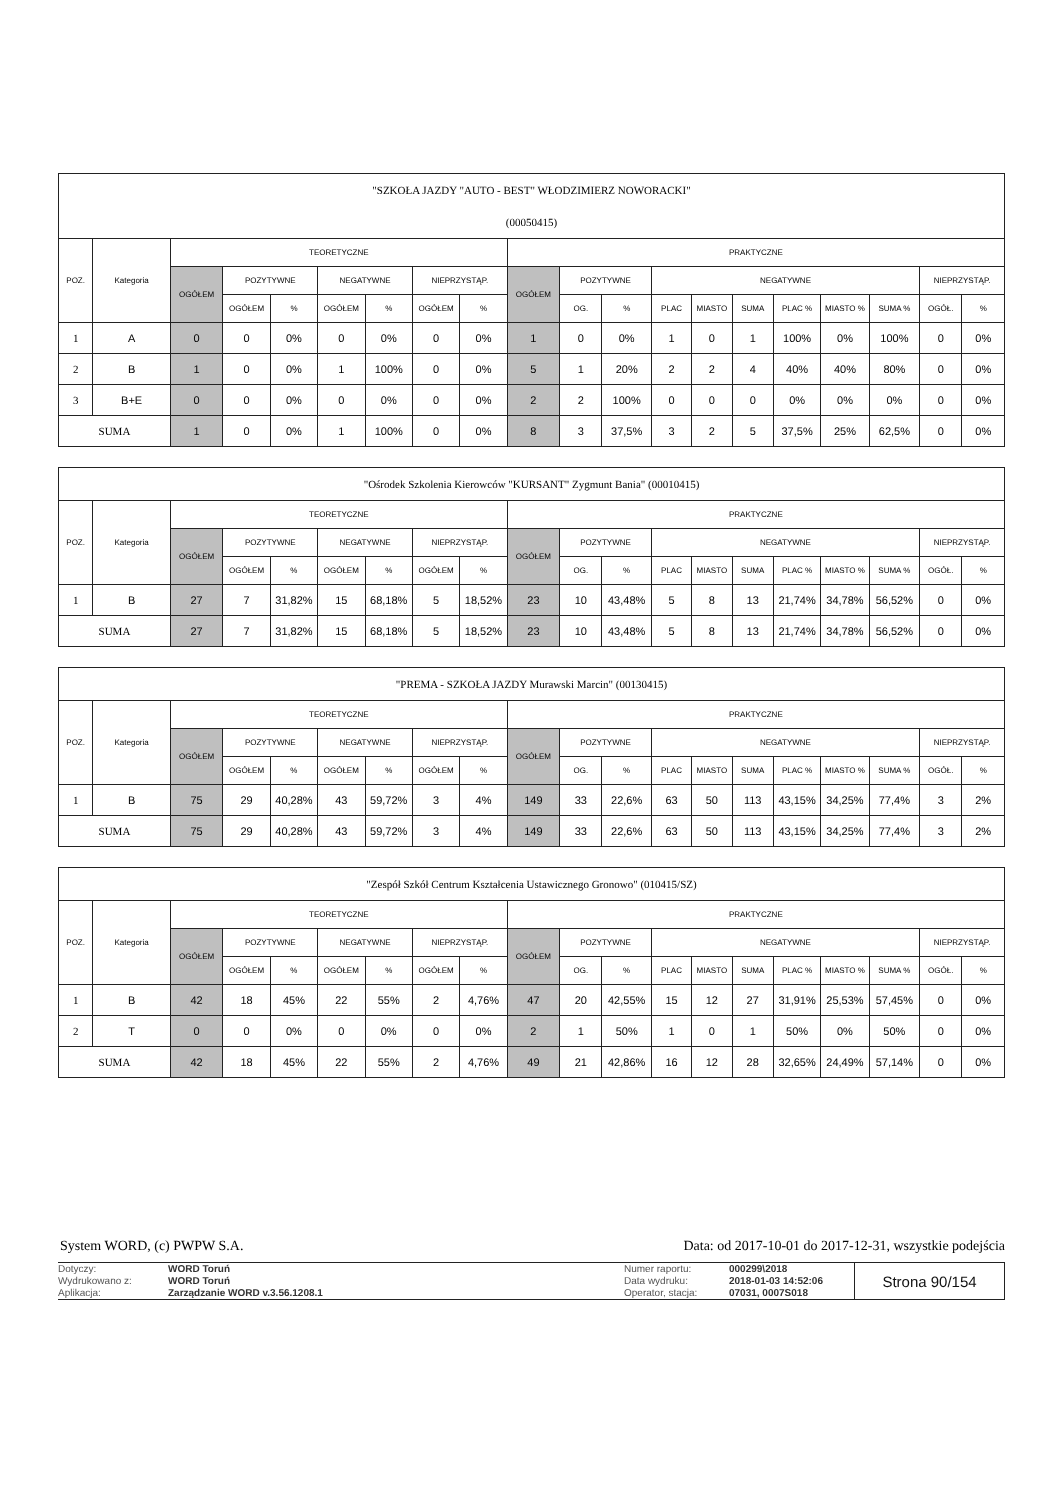| "SZKOŁA JAZDY "AUTO - BEST" WŁODZIMIERZ NOWORACKI" (00050415) | | | | | | | | | | | | | | | | | | | |
| POZ. | Kategoria | TEORETYCZNE | | | | | | | PRAKTYCZNE | | | | | | | | | | |
| | | OGÓŁEM | POZYTYWNE | | NEGATYWNE | | NIEPRZYSTĄP. | | OGÓŁEM | POZYTYWNE | | NEGATYWNE | | | | | | NIEPRZYSTĄP. | |
| | | | OGÓŁEM | % | OGÓŁEM | % | OGÓŁEM | % | | OG. | % | PLAC | MIASTO | SUMA | PLAC % | MIASTO % | SUMA % | OGÓŁ. | % |
| 1 | A | 0 | 0 | 0% | 0 | 0% | 0 | 0% | 1 | 0 | 0% | 1 | 0 | 1 | 100% | 0% | 100% | 0 | 0% |
| 2 | B | 1 | 0 | 0% | 1 | 100% | 0 | 0% | 5 | 1 | 20% | 2 | 2 | 4 | 40% | 40% | 80% | 0 | 0% |
| 3 | B+E | 0 | 0 | 0% | 0 | 0% | 0 | 0% | 2 | 2 | 100% | 0 | 0 | 0 | 0% | 0% | 0% | 0 | 0% |
| SUMA | | 1 | 0 | 0% | 1 | 100% | 0 | 0% | 8 | 3 | 37,5% | 3 | 2 | 5 | 37,5% | 25% | 62,5% | 0 | 0% |
| "Ośrodek Szkolenia Kierowców "KURSANT" Zygmunt Bania" (00010415) | | | | | | | | | | | | | | | | | | | |
| POZ. | Kategoria | TEORETYCZNE | | | | | | | PRAKTYCZNE | | | | | | | | | | |
| | | OGÓŁEM | POZYTYWNE | | NEGATYWNE | | NIEPRZYSTĄP. | | OGÓŁEM | POZYTYWNE | | NEGATYWNE | | | | | | NIEPRZYSTĄP. | |
| | | | OGÓŁEM | % | OGÓŁEM | % | OGÓŁEM | % | | OG. | % | PLAC | MIASTO | SUMA | PLAC % | MIASTO % | SUMA % | OGÓŁ. | % |
| 1 | B | 27 | 7 | 31,82% | 15 | 68,18% | 5 | 18,52% | 23 | 10 | 43,48% | 5 | 8 | 13 | 21,74% | 34,78% | 56,52% | 0 | 0% |
| SUMA | | 27 | 7 | 31,82% | 15 | 68,18% | 5 | 18,52% | 23 | 10 | 43,48% | 5 | 8 | 13 | 21,74% | 34,78% | 56,52% | 0 | 0% |
| "PREMA - SZKOŁA JAZDY Murawski Marcin" (00130415) | | | | | | | | | | | | | | | | | | | |
| POZ. | Kategoria | TEORETYCZNE | | | | | | | PRAKTYCZNE | | | | | | | | | | |
| | | OGÓŁEM | POZYTYWNE | | NEGATYWNE | | NIEPRZYSTĄP. | | OGÓŁEM | POZYTYWNE | | NEGATYWNE | | | | | | NIEPRZYSTĄP. | |
| | | | OGÓŁEM | % | OGÓŁEM | % | OGÓŁEM | % | | OG. | % | PLAC | MIASTO | SUMA | PLAC % | MIASTO % | SUMA % | OGÓŁ. | % |
| 1 | B | 75 | 29 | 40,28% | 43 | 59,72% | 3 | 4% | 149 | 33 | 22,6% | 63 | 50 | 113 | 43,15% | 34,25% | 77,4% | 3 | 2% |
| SUMA | | 75 | 29 | 40,28% | 43 | 59,72% | 3 | 4% | 149 | 33 | 22,6% | 63 | 50 | 113 | 43,15% | 34,25% | 77,4% | 3 | 2% |
| "Zespół Szkół Centrum Kształcenia Ustawicznego Gronowo" (010415/SZ) | | | | | | | | | | | | | | | | | | | |
| POZ. | Kategoria | TEORETYCZNE | | | | | | | PRAKTYCZNE | | | | | | | | | | |
| | | OGÓŁEM | POZYTYWNE | | NEGATYWNE | | NIEPRZYSTĄP. | | OGÓŁEM | POZYTYWNE | | NEGATYWNE | | | | | | NIEPRZYSTĄP. | |
| | | | OGÓŁEM | % | OGÓŁEM | % | OGÓŁEM | % | | OG. | % | PLAC | MIASTO | SUMA | PLAC % | MIASTO % | SUMA % | OGÓŁ. | % |
| 1 | B | 42 | 18 | 45% | 22 | 55% | 2 | 4,76% | 47 | 20 | 42,55% | 15 | 12 | 27 | 31,91% | 25,53% | 57,45% | 0 | 0% |
| 2 | T | 0 | 0 | 0% | 0 | 0% | 0 | 0% | 2 | 1 | 50% | 1 | 0 | 1 | 50% | 0% | 50% | 0 | 0% |
| SUMA | | 42 | 18 | 45% | 22 | 55% | 2 | 4,76% | 49 | 21 | 42,86% | 16 | 12 | 28 | 32,65% | 24,49% | 57,14% | 0 | 0% |
System WORD, (c) PWPW S.A. Data: od 2017-10-01 do 2017-12-31, wszystkie podejścia
Dotyczy:
Wydrukowano z:
Aplikacja:
WORD Toruń
WORD Toruń
Zarządzanie WORD v.3.56.1208.1
Numer raportu:
Data wydruku:
Operator, stacja:
000299\2018
2018-01-03 14:52:06
07031, 0007S018
Strona 90/154